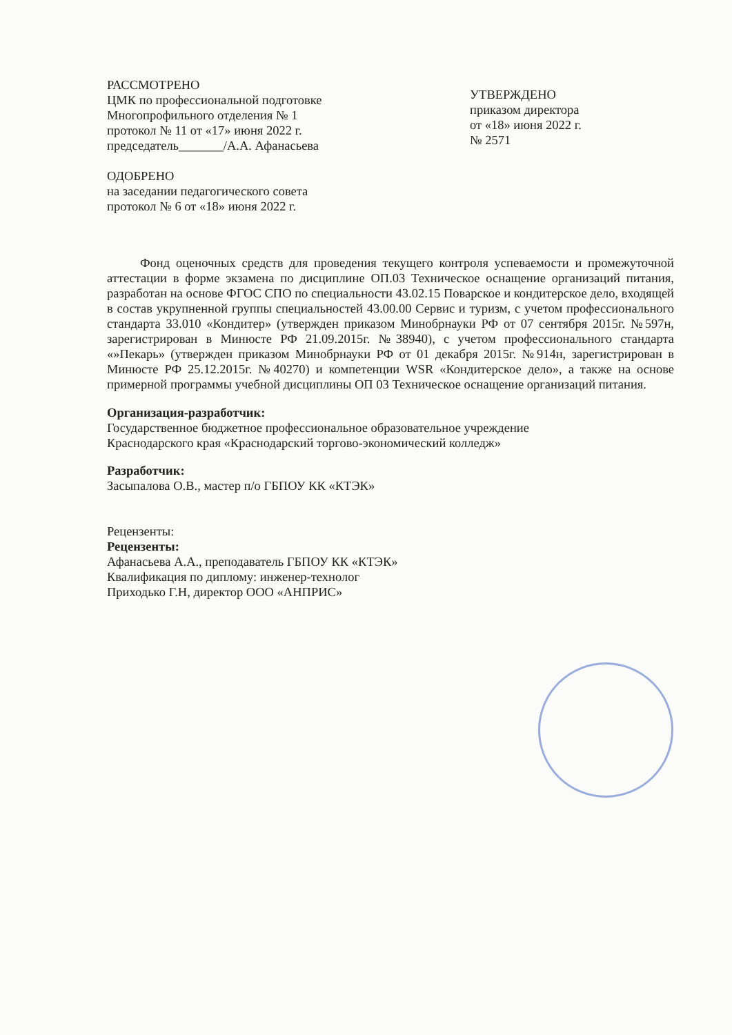РАССМОТРЕНО
ЦМК по профессиональной подготовке
Многопрофильного отделения № 1
протокол № 11 от «17» июня 2022 г.
председатель_______/А.А. Афанасьева
ОДОБРЕНО
на заседании педагогического совета
протокол № 6 от «18» июня 2022 г.
УТВЕРЖДЕНО
приказом директора
от «18» июня 2022 г.
№ 2571
Фонд оценочных средств для проведения текущего контроля успеваемости и промежуточной аттестации в форме экзамена по дисциплине ОП.03 Техническое оснащение организаций питания, разработан на основе ФГОС СПО по специальности 43.02.15 Поварское и кондитерское дело, входящей в состав укрупненной группы специальностей 43.00.00 Сервис и туризм, с учетом профессионального стандарта 33.010 «Кондитер» (утвержден приказом Минобрнауки РФ от 07 сентября 2015г. №597н, зарегистрирован в Минюсте РФ 21.09.2015г. №38940), с учетом профессионального стандарта «»Пекарь» (утвержден приказом Минобрнауки РФ от 01 декабря 2015г. №914н, зарегистрирован в Минюсте РФ 25.12.2015г. №40270) и компетенции WSR «Кондитерское дело», а также на основе примерной программы учебной дисциплины ОП 03 Техническое оснащение организаций питания.
Организация-разработчик:
Государственное бюджетное профессиональное образовательное учреждение
Краснодарского края «Краснодарский торгово-экономический колледж»
Разработчик:
Засыпалова О.В., мастер п/о ГБПОУ КК «КТЭК»
Рецензенты:
Рецензенты:
Афанасьева А.А., преподаватель ГБПОУ КК «КТЭК»
Квалификация по диплому: инженер-технолог
Приходько Г.Н, директор ООО «АНПРИС»